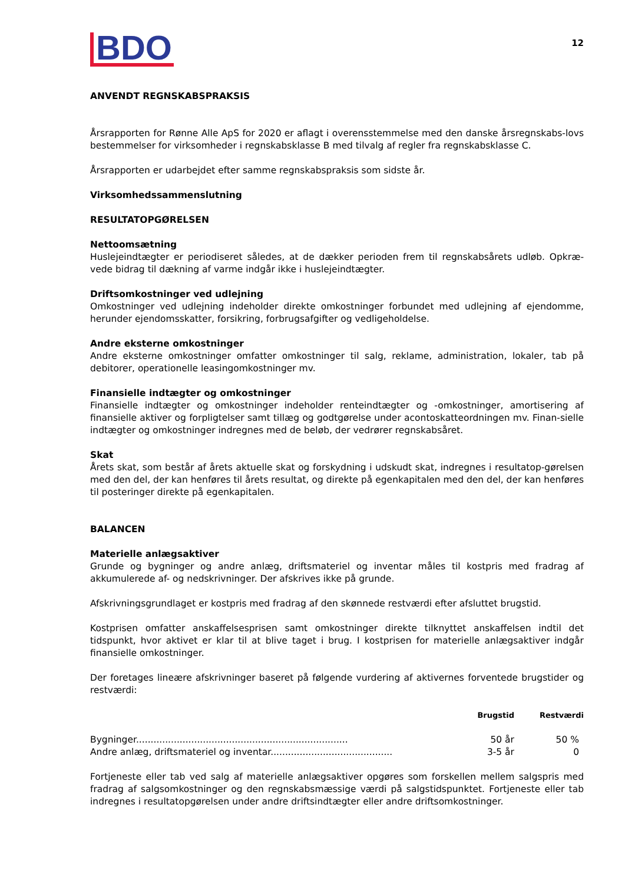BDO
12
ANVENDT REGNSKABSPRAKSIS
Årsrapporten for Rønne Alle ApS for 2020 er aflagt i overensstemmelse med den danske årsregnskabs-lovs bestemmelser for virksomheder i regnskabsklasse B med tilvalg af regler fra regnskabsklasse C.
Årsrapporten er udarbejdet efter samme regnskabspraksis som sidste år.
Virksomhedssammenslutning
RESULTATOPGØRELSEN
Nettoomsætning
Huslejeindtægter er periodiseret således, at de dækker perioden frem til regnskabsårets udløb. Opkræ-vede bidrag til dækning af varme indgår ikke i huslejeindtægter.
Driftsomkostninger ved udlejning
Omkostninger ved udlejning indeholder direkte omkostninger forbundet med udlejning af ejendomme, herunder ejendomsskatter, forsikring, forbrugsafgifter og vedligeholdelse.
Andre eksterne omkostninger
Andre eksterne omkostninger omfatter omkostninger til salg, reklame, administration, lokaler, tab på debitorer, operationelle leasingomkostninger mv.
Finansielle indtægter og omkostninger
Finansielle indtægter og omkostninger indeholder renteindtægter og -omkostninger, amortisering af finansielle aktiver og forpligtelser samt tillæg og godtgørelse under acontoskatteordningen mv. Finan-sielle indtægter og omkostninger indregnes med de beløb, der vedrører regnskabsåret.
Skat
Årets skat, som består af årets aktuelle skat og forskydning i udskudt skat, indregnes i resultatop-gørelsen med den del, der kan henføres til årets resultat, og direkte på egenkapitalen med den del, der kan henføres til posteringer direkte på egenkapitalen.
BALANCEN
Materielle anlægsaktiver
Grunde og bygninger og andre anlæg, driftsmateriel og inventar måles til kostpris med fradrag af akkumulerede af- og nedskrivninger. Der afskrives ikke på grunde.
Afskrivningsgrundlaget er kostpris med fradrag af den skønnede restværdi efter afsluttet brugstid.
Kostprisen omfatter anskaffelsesprisen samt omkostninger direkte tilknyttet anskaffelsen indtil det tidspunkt, hvor aktivet er klar til at blive taget i brug. I kostprisen for materielle anlægsaktiver indgår finansielle omkostninger.
Der foretages lineære afskrivninger baseret på følgende vurdering af aktivernes forventede brugstider og restværdi:
| | Brugstid | Restværdi |
| --- | --- | --- |
| Bygninger......................................................................... | 50 år | 50 % |
| Andre anlæg, driftsmateriel og inventar.......................................... | 3-5 år | 0 |
Fortjeneste eller tab ved salg af materielle anlægsaktiver opgøres som forskellen mellem salgspris med fradrag af salgsomkostninger og den regnskabsmæssige værdi på salgstidspunktet. Fortjeneste eller tab indregnes i resultatopgørelsen under andre driftsindtægter eller andre driftsomkostninger.